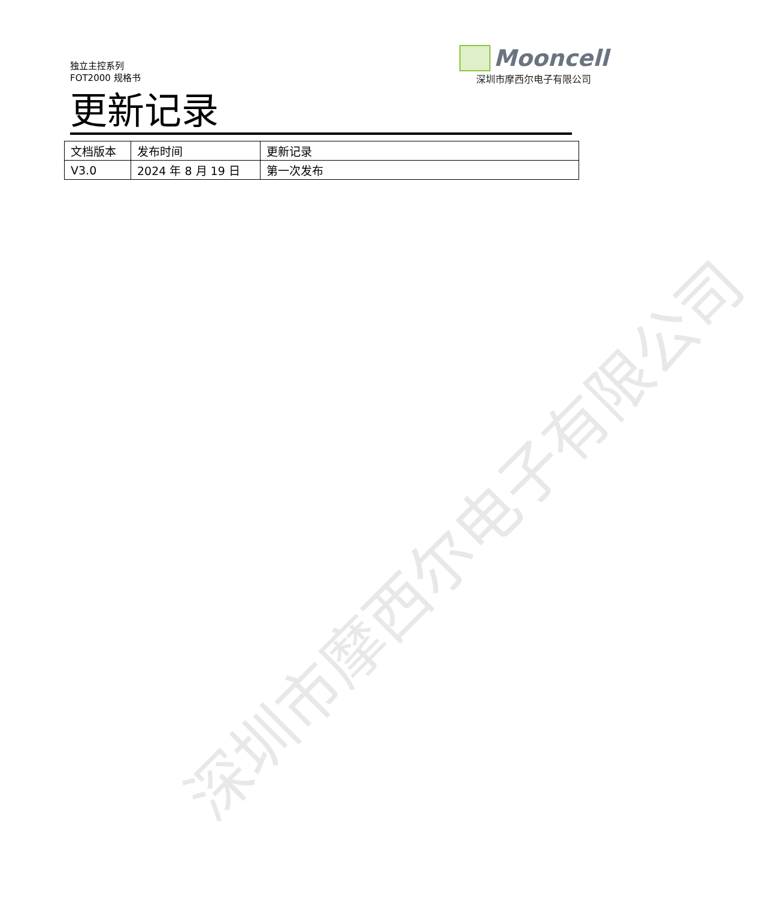独立主控系列
FOT2000 规格书
Mooncell
深圳市摩西尔电子有限公司
更新记录
| 文档版本 | 发布时间 | 更新记录 |
| V3.0 | 2024 年 8 月 19 日 | 第一次发布 |
深圳市摩西尔电子有限公司